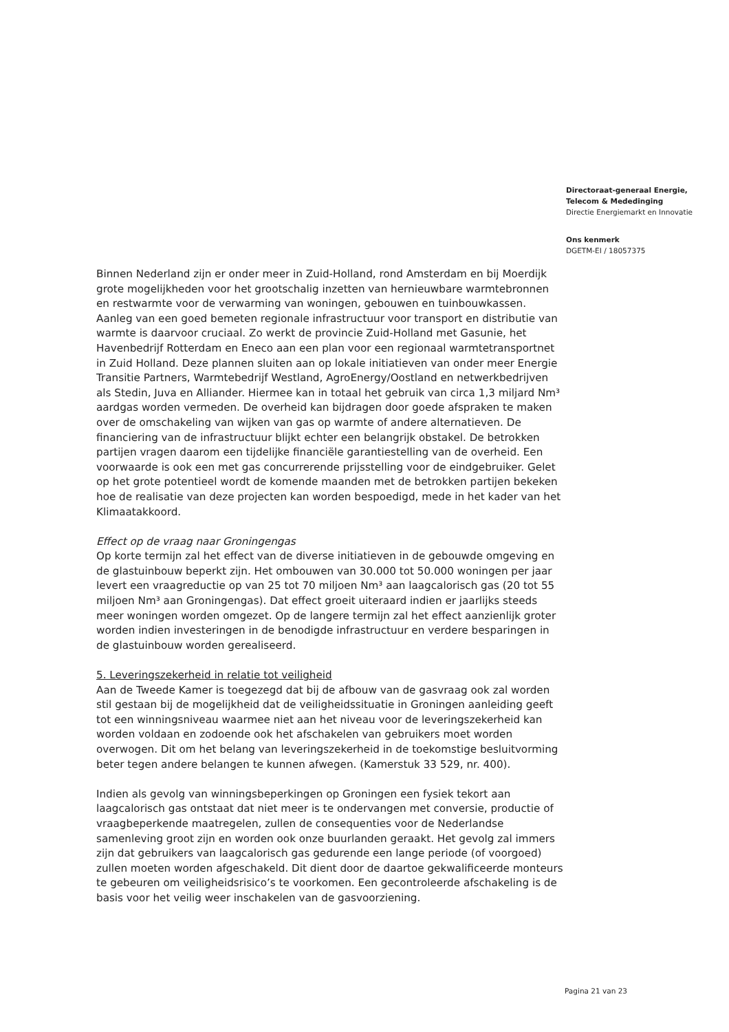Directoraat-generaal Energie, Telecom & Mededinging
Directie Energiemarkt en Innovatie
Ons kenmerk
DGETM-EI / 18057375
Binnen Nederland zijn er onder meer in Zuid-Holland, rond Amsterdam en bij Moerdijk grote mogelijkheden voor het grootschalig inzetten van hernieuwbare warmtebronnen en restwarmte voor de verwarming van woningen, gebouwen en tuinbouwkassen. Aanleg van een goed bemeten regionale infrastructuur voor transport en distributie van warmte is daarvoor cruciaal. Zo werkt de provincie Zuid-Holland met Gasunie, het Havenbedrijf Rotterdam en Eneco aan een plan voor een regionaal warmtetransportnet in Zuid Holland. Deze plannen sluiten aan op lokale initiatieven van onder meer Energie Transitie Partners, Warmtebedrijf Westland, AgroEnergy/Oostland en netwerkbedrijven als Stedin, Juva en Alliander. Hiermee kan in totaal het gebruik van circa 1,3 miljard Nm³ aardgas worden vermeden. De overheid kan bijdragen door goede afspraken te maken over de omschakeling van wijken van gas op warmte of andere alternatieven. De financiering van de infrastructuur blijkt echter een belangrijk obstakel. De betrokken partijen vragen daarom een tijdelijke financiële garantiestelling van de overheid. Een voorwaarde is ook een met gas concurrerende prijsstelling voor de eindgebruiker. Gelet op het grote potentieel wordt de komende maanden met de betrokken partijen bekeken hoe de realisatie van deze projecten kan worden bespoedigd, mede in het kader van het Klimaatakkoord.
Effect op de vraag naar Groningengas
Op korte termijn zal het effect van de diverse initiatieven in de gebouwde omgeving en de glastuinbouw beperkt zijn. Het ombouwen van 30.000 tot 50.000 woningen per jaar levert een vraagreductie op van 25 tot 70 miljoen Nm³ aan laagcalorisch gas (20 tot 55 miljoen Nm³ aan Groningengas). Dat effect groeit uiteraard indien er jaarlijks steeds meer woningen worden omgezet. Op de langere termijn zal het effect aanzienlijk groter worden indien investeringen in de benodigde infrastructuur en verdere besparingen in de glastuinbouw worden gerealiseerd.
5. Leveringszekerheid in relatie tot veiligheid
Aan de Tweede Kamer is toegezegd dat bij de afbouw van de gasvraag ook zal worden stil gestaan bij de mogelijkheid dat de veiligheidssituatie in Groningen aanleiding geeft tot een winningsniveau waarmee niet aan het niveau voor de leveringszekerheid kan worden voldaan en zodoende ook het afschakelen van gebruikers moet worden overwogen. Dit om het belang van leveringszekerheid in de toekomstige besluitvorming beter tegen andere belangen te kunnen afwegen. (Kamerstuk 33 529, nr. 400).
Indien als gevolg van winningsbeperkingen op Groningen een fysiek tekort aan laagcalorisch gas ontstaat dat niet meer is te ondervangen met conversie, productie of vraagbeperkende maatregelen, zullen de consequenties voor de Nederlandse samenleving groot zijn en worden ook onze buurlanden geraakt. Het gevolg zal immers zijn dat gebruikers van laagcalorisch gas gedurende een lange periode (of voorgoed) zullen moeten worden afgeschakeld. Dit dient door de daartoe gekwalificeerde monteurs te gebeuren om veiligheidsrisico’s te voorkomen. Een gecontroleerde afschakeling is de basis voor het veilig weer inschakelen van de gasvoorziening.
Pagina 21 van 23